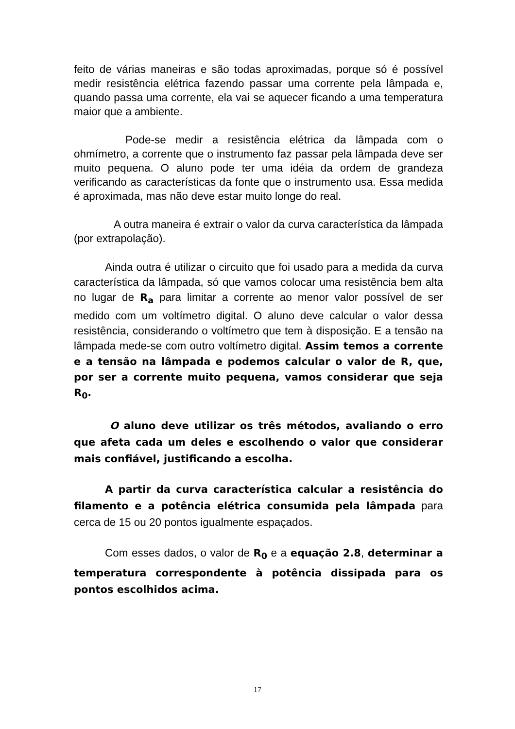feito de várias maneiras e são todas aproximadas, porque só é possível medir resistência elétrica fazendo passar uma corrente pela lâmpada e, quando passa uma corrente, ela vai se aquecer ficando a uma temperatura maior que a ambiente.
Pode-se medir a resistência elétrica da lâmpada com o ohmímetro, a corrente que o instrumento faz passar pela lâmpada deve ser muito pequena. O aluno pode ter uma idéia da ordem de grandeza verificando as características da fonte que o instrumento usa. Essa medida é aproximada, mas não deve estar muito longe do real.
A outra maneira é extrair o valor da curva característica da lâmpada (por extrapolação).
Ainda outra é utilizar o circuito que foi usado para a medida da curva característica da lâmpada, só que vamos colocar uma resistência bem alta no lugar de R<sub>a</sub> para limitar a corrente ao menor valor possível de ser medido com um voltímetro digital. O aluno deve calcular o valor dessa resistência, considerando o voltímetro que tem à disposição. E a tensão na lâmpada mede-se com outro voltímetro digital. Assim temos a corrente e a tensão na lâmpada e podemos calcular o valor de R, que, por ser a corrente muito pequena, vamos considerar que seja R<sub>0</sub>.
O aluno deve utilizar os três métodos, avaliando o erro que afeta cada um deles e escolhendo o valor que considerar mais confiável, justificando a escolha.
A partir da curva característica calcular a resistência do filamento e a potência elétrica consumida pela lâmpada para cerca de 15 ou 20 pontos igualmente espaçados.
Com esses dados, o valor de R<sub>0</sub> e a equação 2.8, determinar a temperatura correspondente à potência dissipada para os pontos escolhidos acima.
17